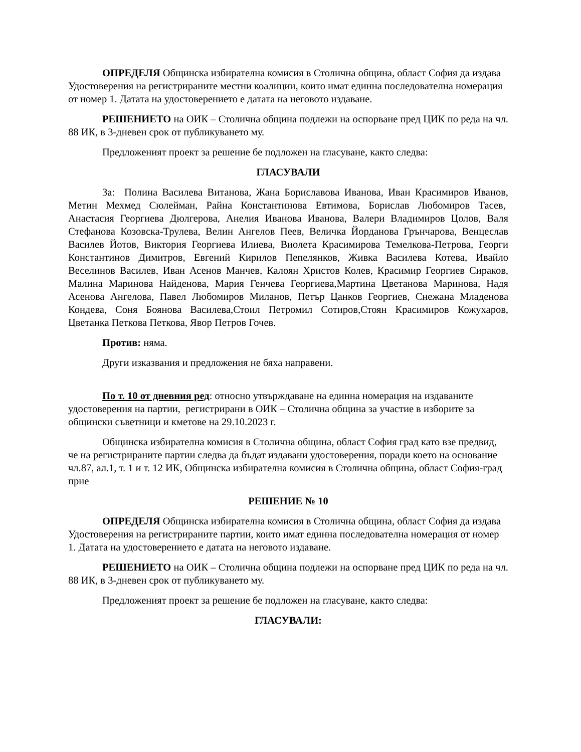ОПРЕДЕЛЯ Общинска избирателна комисия в Столична община, област София да издава Удостоверения на регистрираните местни коалиции, които имат единна последователна номерация от номер 1. Датата на удостоверението е датата на неговото издаване.
РЕШЕНИЕТО на ОИК – Столична община подлежи на оспорване пред ЦИК по реда на чл. 88 ИК, в 3-дневен срок от публикуването му.
Предложеният проект за решение бе подложен на гласуване, както следва:
ГЛАСУВАЛИ
За: Полина Василева Витанова, Жана Бориславова Иванова, Иван Красимиров Иванов, Метин Мехмед Сюлейман, Райна Константинова Евтимова, Борислав Любомиров Тасев, Анастасия Георгиева Дюлгерова, Анелия Иванова Иванова, Валери Владимиров Цолов, Валя Стефанова Козовска-Трулева, Велин Ангелов Пеев, Величка Йорданова Грънчарова, Венцеслав Василев Йотов, Виктория Георгиева Илиева, Виолета Красимирова Темелкова-Петрова, Георги Константинов Димитров, Евгений Кирилов Пепелянков, Живка Василева Котева, Ивайло Веселинов Василев, Иван Асенов Манчев, Калоян Христов Колев, Красимир Георгиев Сираков, Малина Маринова Найденова, Мария Генчева Георгиева,Мартина Цветанова Маринова, Надя Асенова Ангелова, Павел Любомиров Миланов, Петър Цанков Георгиев, Снежана Младенова Кондева, Соня Боянова Василева,Стоил Петромил Сотиров,Стоян Красимиров Кожухаров, Цветанка Петкова Петкова, Явор Петров Гочев.
Против: няма.
Други изказвания и предложения не бяха направени.
По т. 10 от дневния ред: относно утвърждаване на единна номерация на издаваните удостоверения на партии, регистрирани в ОИК – Столична община за участие в изборите за общински съветници и кметове на 29.10.2023 г.
Общинска избирателна комисия в Столична община, област София град като взе предвид, че на регистрираните партии следва да бъдат издавани удостоверения, поради което на основание чл.87, ал.1, т. 1 и т. 12 ИК, Общинска избирателна комисия в Столична община, област София-град прие
РЕШЕНИЕ № 10
ОПРЕДЕЛЯ Общинска избирателна комисия в Столична община, област София да издава Удостоверения на регистрираните партии, които имат единна последователна номерация от номер 1. Датата на удостоверението е датата на неговото издаване.
РЕШЕНИЕТО на ОИК – Столична община подлежи на оспорване пред ЦИК по реда на чл. 88 ИК, в 3-дневен срок от публикуването му.
Предложеният проект за решение бе подложен на гласуване, както следва:
ГЛАСУВАЛИ: